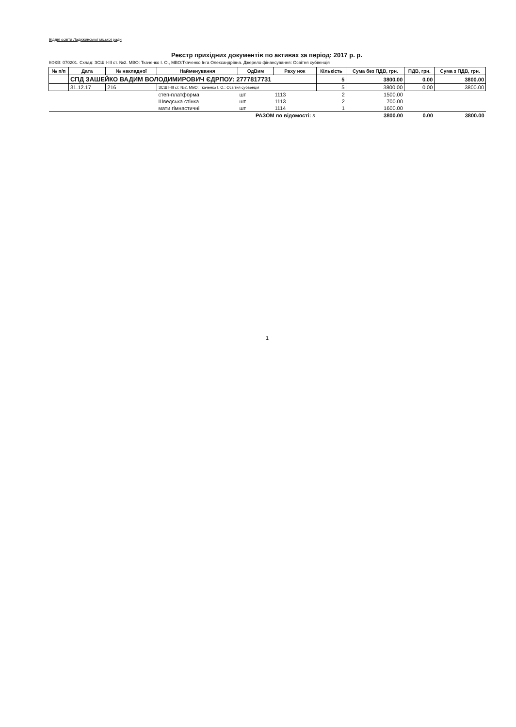Відділ освіти Ладижинської міської ради
Реєстр прихідних документів по активах за період: 2017 р. р.
КФКВ: 070201. Склад: ЗСШ I-III ст. №2. МВО: Ткаченко І. О., МВО:Ткаченко Інга Олександрівна. Джерело фінансування: Освітня субвенція
| № п/п | Дата | № накладної | Найменування | ОдВим | Раху нок | Кількість | Сума без ПДВ, грн. | ПДВ, грн. | Сума з ПДВ, грн. |
| --- | --- | --- | --- | --- | --- | --- | --- | --- | --- |
| | СПД ЗАШЕЙКО ВАДИМ ВОЛОДИМИРОВИЧ ЄДРПОУ: 2777817731 | | | | | 5 | 3800.00 | 0.00 | 3800.00 |
| | 31.12.17 | 216 | ЗСШ I-III ст. №2. МВО: Ткаченко І. О.; Освітня субвенція | | | 5 | 3800.00 | 0.00 | 3800.00 |
| | | | степ-платформа | шт | 1113 | 2 | 1500.00 | | |
| | | | Шведська стінка | шт | 1113 | 2 | 700.00 | | |
| | | | мати гімнастичні | шт | 1114 | 1 | 1600.00 | | |
| РАЗОМ по відомості: 5 | | | | | | | 3800.00 | 0.00 | 3800.00 |
1